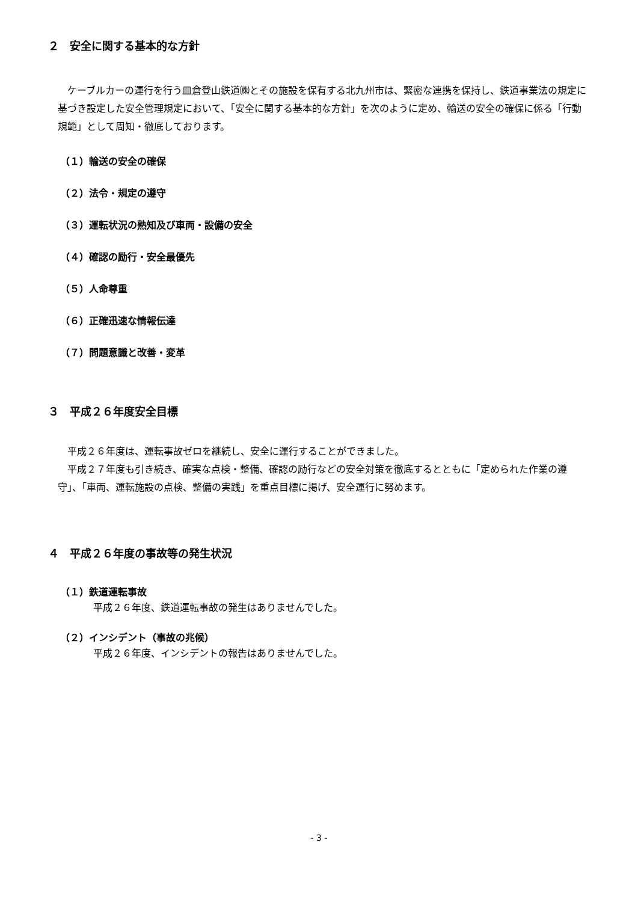２　安全に関する基本的な方針
ケーブルカーの運行を行う皿倉登山鉄道㈱とその施設を保有する北九州市は、緊密な連携を保持し、鉄道事業法の規定に基づき設定した安全管理規定において、「安全に関する基本的な方針」を次のように定め、輸送の安全の確保に係る「行動規範」として周知・徹底しております。
（１）輸送の安全の確保
（２）法令・規定の遵守
（３）運転状況の熟知及び車両・設備の安全
（４）確認の励行・安全最優先
（５）人命尊重
（６）正確迅速な情報伝達
（７）問題意識と改善・変革
３　平成２６年度安全目標
平成２６年度は、運転事故ゼロを継続し、安全に運行することができました。
平成２７年度も引き続き、確実な点検・整備、確認の励行などの安全対策を徹底するとともに「定められた作業の遵守」、「車両、運転施設の点検、整備の実践」を重点目標に掲げ、安全運行に努めます。
４　平成２６年度の事故等の発生状況
（１）鉄道運転事故
平成２６年度、鉄道運転事故の発生はありませんでした。
（２）インシデント（事故の兆候）
平成２６年度、インシデントの報告はありませんでした。
- 3 -